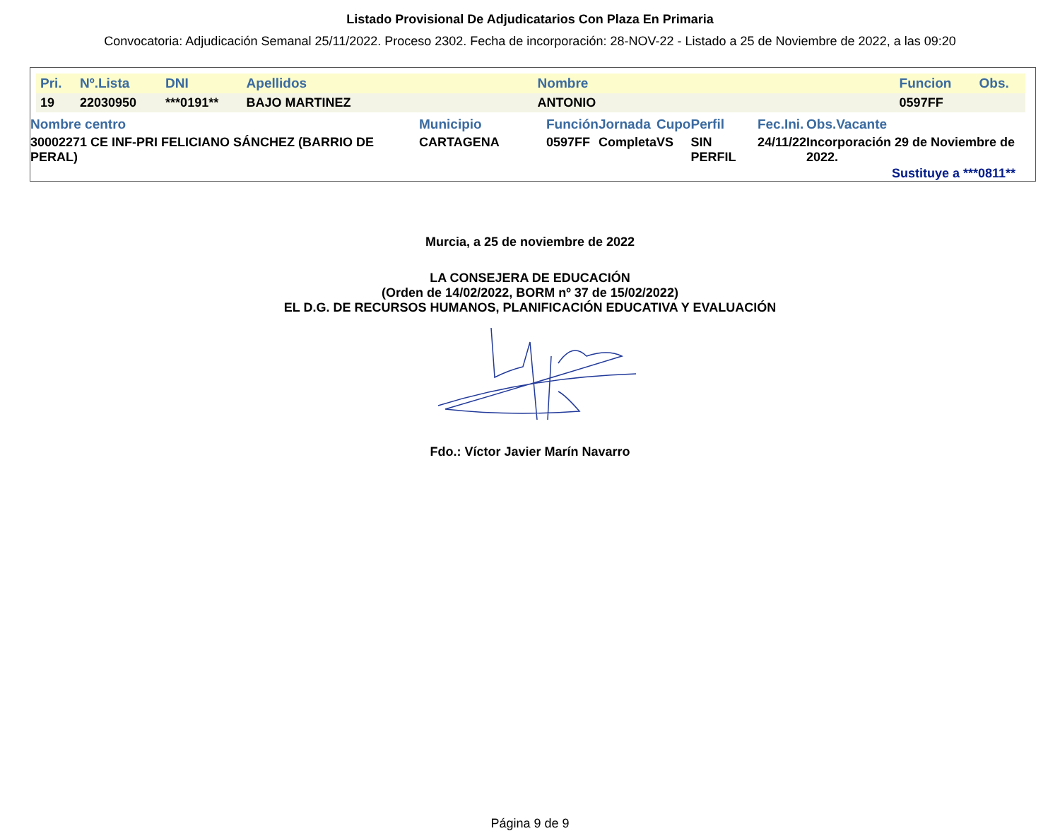Listado Provisional De Adjudicatarios Con Plaza En Primaria
Convocatoria: Adjudicación Semanal 25/11/2022. Proceso 2302. Fecha de incorporación: 28-NOV-22 - Listado a 25 de Noviembre de 2022, a las 09:20
| Pri. | Nº.Lista | DNI | Apellidos | Nombre | Funcion | Obs. |
| 19 | 22030950 | ***0191** | BAJO MARTINEZ | ANTONIO | 0597FF | |
| Nombre centro | Municipio | Función | Jornada | Cupo | Perfil | Fec.Ini. | Obs.Vacante |
| 30002271 CE INF-PRI FELICIANO SÁNCHEZ (BARRIO DE PERAL) | CARTAGENA | 0597FF | Completa | VS | SIN PERFIL | 24/11/22 | Incorporación 29 de Noviembre de 2022. |
Sustituye a ***0811**
Murcia, a 25 de noviembre de 2022
LA CONSEJERA DE EDUCACIÓN
(Orden de 14/02/2022, BORM nº 37 de 15/02/2022)
EL D.G. DE RECURSOS HUMANOS, PLANIFICACIÓN EDUCATIVA Y EVALUACIÓN
Fdo.: Víctor Javier Marín Navarro
Página 9 de 9